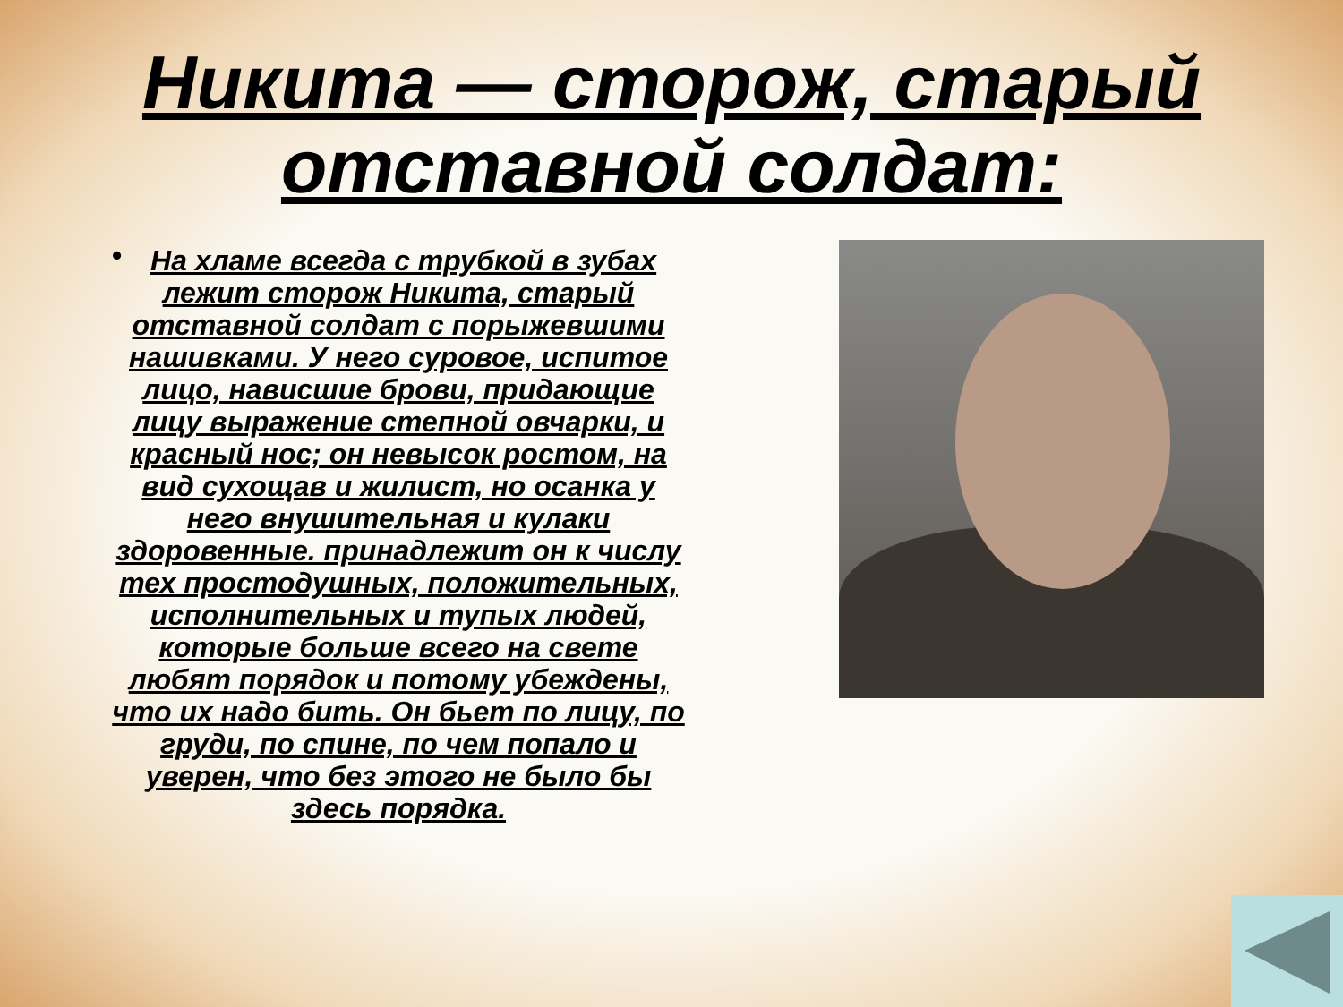Никита — сторож, старый отставной солдат:
• На хламе всегда с трубкой в зубах лежит сторож Никита, старый отставной солдат с порыжевшими нашивками. У него суровое, испитое лицо, нависшие брови, придающие лицу выражение степной овчарки, и красный нос; он невысок ростом, на вид сухощав и жилист, но осанка у него внушительная и кулаки здоровенные. принадлежит он к числу тех простодушных, положительных, исполнительных и тупых людей, которые больше всего на свете любят порядок и потому убеждены, что их надо бить. Он бьет по лицу, по груди, по спине, по чем попало и уверен, что без этого не было бы здесь порядка.